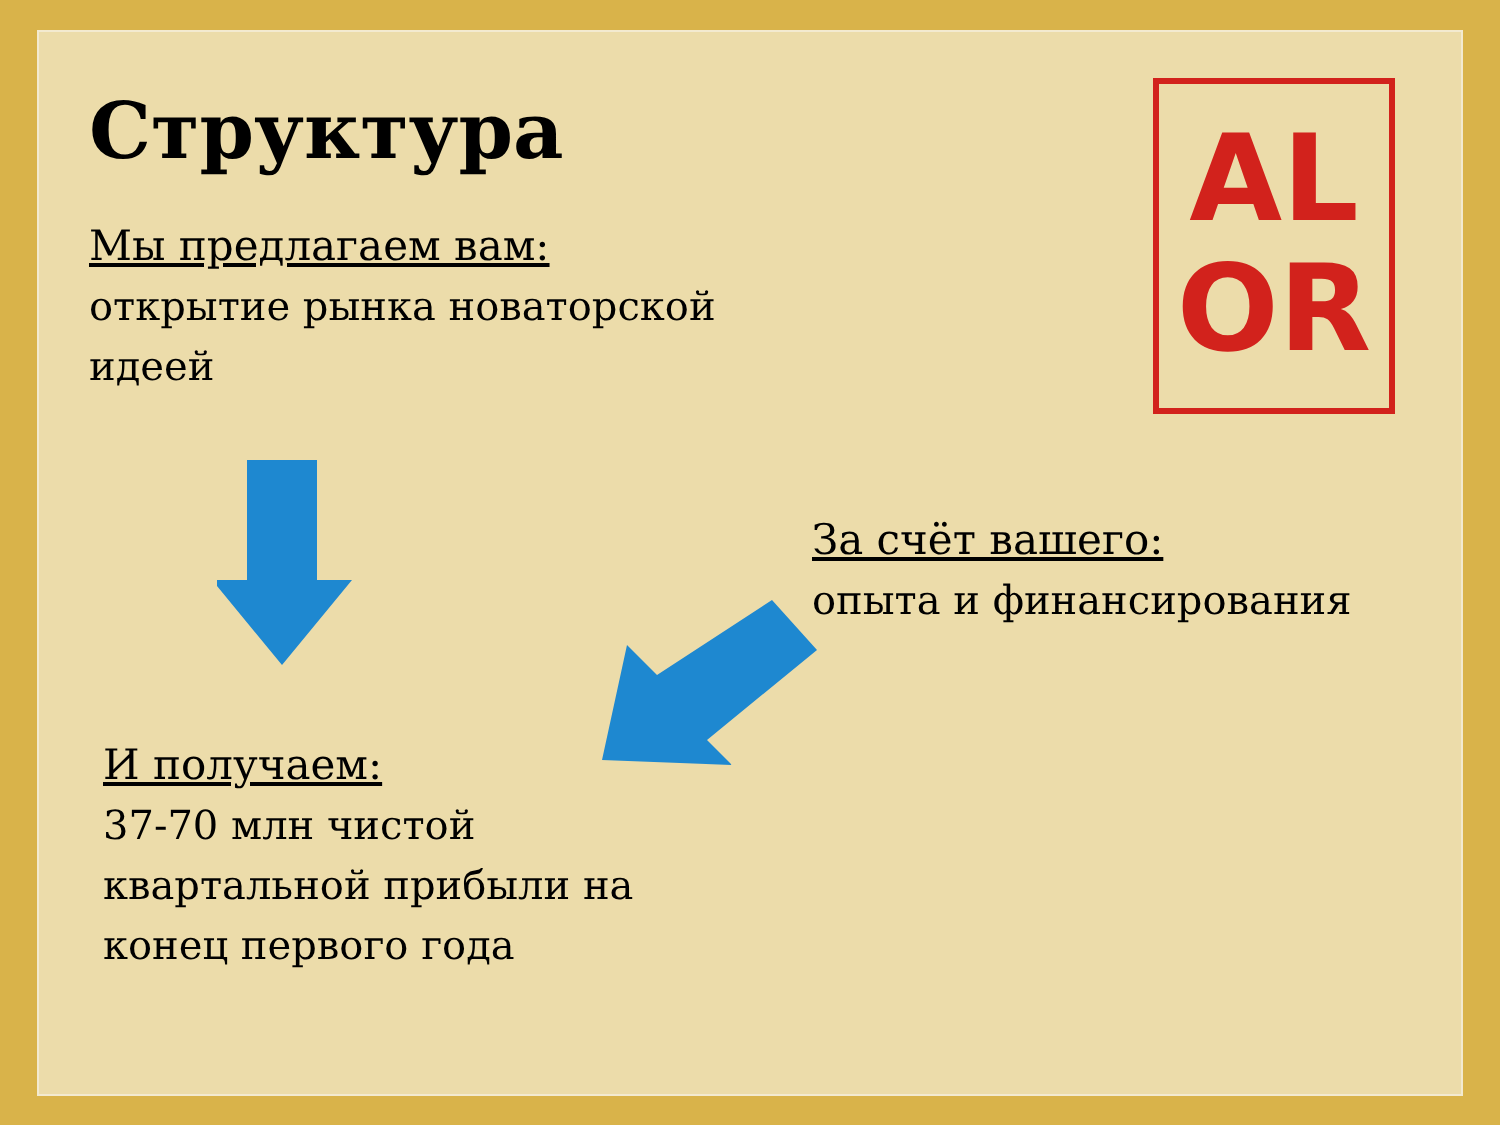Структура
Мы предлагаем вам:
открытие рынка новаторской идеей
AL
OR
За счёт вашего:
опыта и финансирования
И получаем:
37-70 млн чистой квартальной прибыли на конец первого года